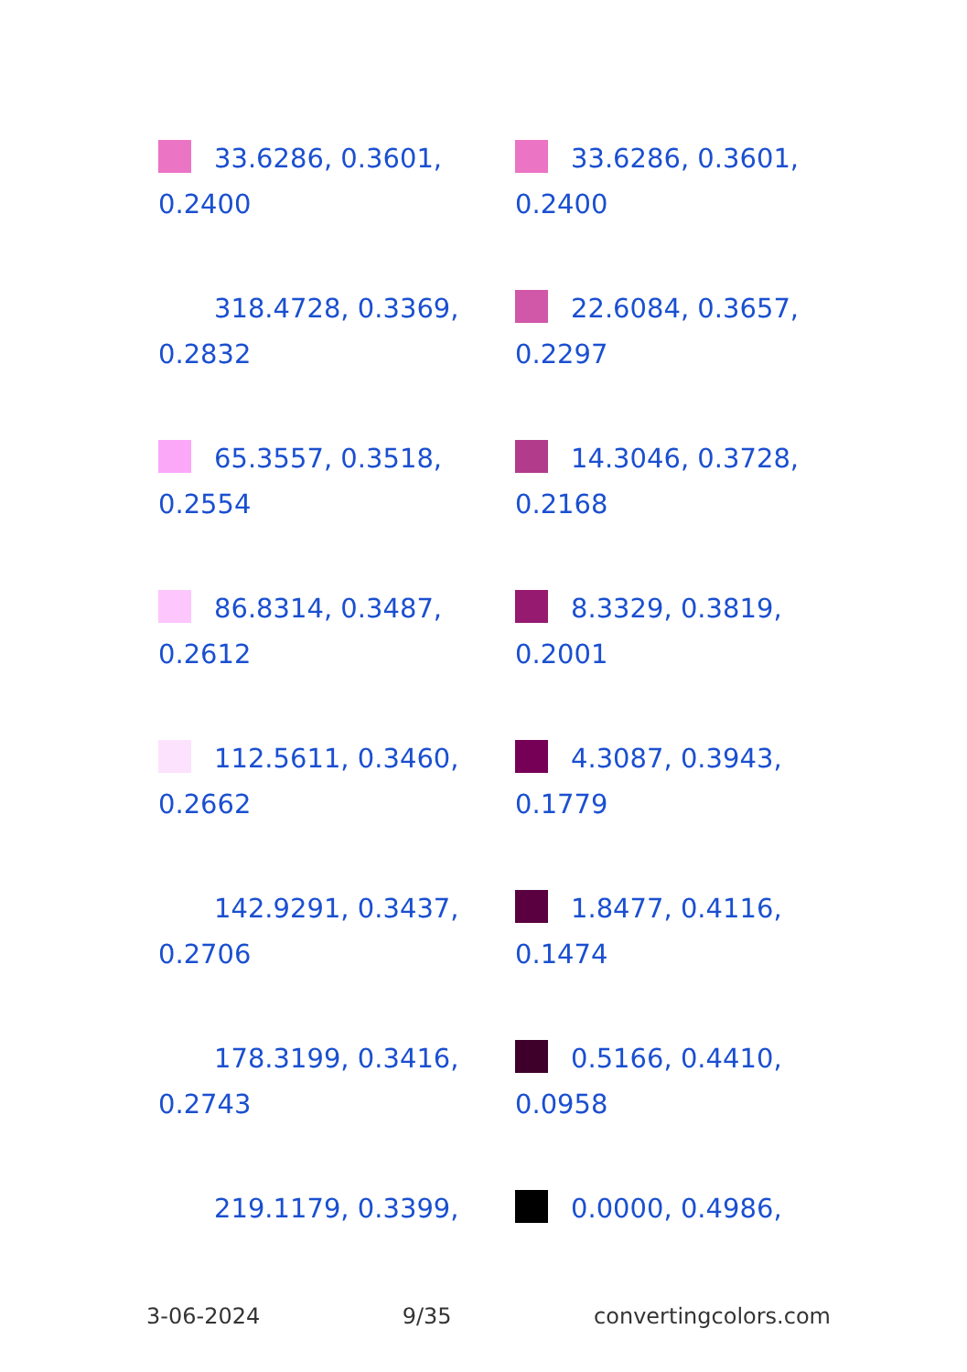33.6286, 0.3601,
0.2400
33.6286, 0.3601,
0.2400
318.4728, 0.3369,
0.2832
22.6084, 0.3657,
0.2297
65.3557, 0.3518,
0.2554
14.3046, 0.3728,
0.2168
86.8314, 0.3487,
0.2612
8.3329, 0.3819,
0.2001
112.5611, 0.3460,
0.2662
4.3087, 0.3943,
0.1779
142.9291, 0.3437,
0.2706
1.8477, 0.4116,
0.1474
178.3199, 0.3416,
0.2743
0.5166, 0.4410,
0.0958
219.1179, 0.3399,
0.0000, 0.4986,
3-06-2024 9/35 convertingcolors.com